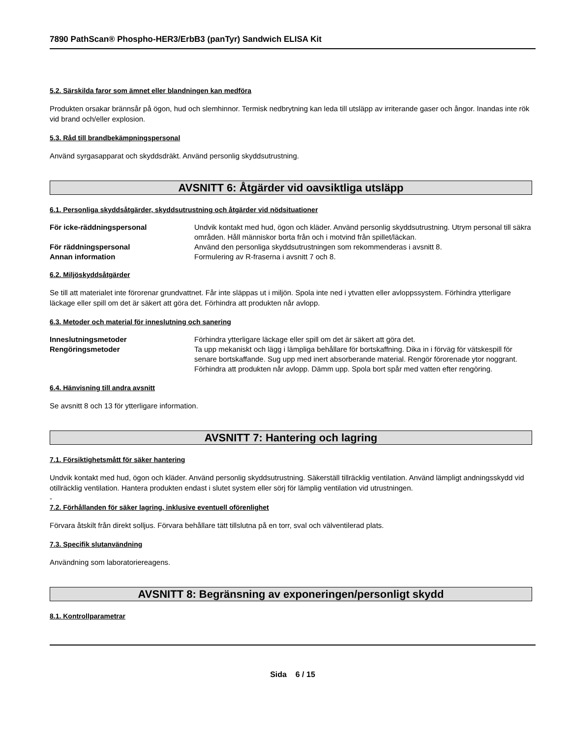7890 PathScan® Phospho-HER3/ErbB3 (panTyr) Sandwich ELISA Kit
5.2. Särskilda faror som ämnet eller blandningen kan medföra
Produkten orsakar brännsår på ögon, hud och slemhinnor. Termisk nedbrytning kan leda till utsläpp av irriterande gaser och ångor. Inandas inte rök vid brand och/eller explosion.
5.3. Råd till brandbekämpningspersonal
Använd syrgasapparat och skyddsdräkt. Använd personlig skyddsutrustning.
AVSNITT 6: Åtgärder vid oavsiktliga utsläpp
6.1. Personliga skyddsåtgärder, skyddsutrustning och åtgärder vid nödsituationer
För icke-räddningspersonal Undvik kontakt med hud, ögon och kläder. Använd personlig skyddsutrustning. Utrym personal till säkra områden. Håll människor borta från och i motvind från spillet/läckan.
För räddningspersonal Använd den personliga skyddsutrustningen som rekommenderas i avsnitt 8.
Annan information Formulering av R-fraserna i avsnitt 7 och 8.
6.2. Miljöskyddsåtgärder
Se till att materialet inte förorenar grundvattnet. Får inte släppas ut i miljön. Spola inte ned i ytvatten eller avloppssystem. Förhindra ytterligare läckage eller spill om det är säkert att göra det. Förhindra att produkten når avlopp.
6.3. Metoder och material för inneslutning och sanering
Inneslutningsmetoder Förhindra ytterligare läckage eller spill om det är säkert att göra det.
Rengöringsmetoder Ta upp mekaniskt och lägg i lämpliga behållare för bortskaffning. Dika in i förväg för vätskespill för senare bortskaffande. Sug upp med inert absorberande material. Rengör förorenade ytor noggrant. Förhindra att produkten når avlopp. Dämm upp. Spola bort spår med vatten efter rengöring.
6.4. Hänvisning till andra avsnitt
Se avsnitt 8 och 13 för ytterligare information.
AVSNITT 7: Hantering och lagring
7.1. Försiktighetsmått för säker hantering
Undvik kontakt med hud, ögon och kläder. Använd personlig skyddsutrustning. Säkerställ tillräcklig ventilation. Använd lämpligt andningsskydd vid otillräcklig ventilation. Hantera produkten endast i slutet system eller sörj för lämplig ventilation vid utrustningen.
-
7.2. Förhållanden för säker lagring, inklusive eventuell oförenlighet
Förvara åtskilt från direkt solljus. Förvara behållare tätt tillslutna på en torr, sval och välventilerad plats.
7.3. Specifik slutanvändning
Användning som laboratoriereagens.
AVSNITT 8: Begränsning av exponeringen/personligt skydd
8.1. Kontrollparametrar
Sida 6 / 15